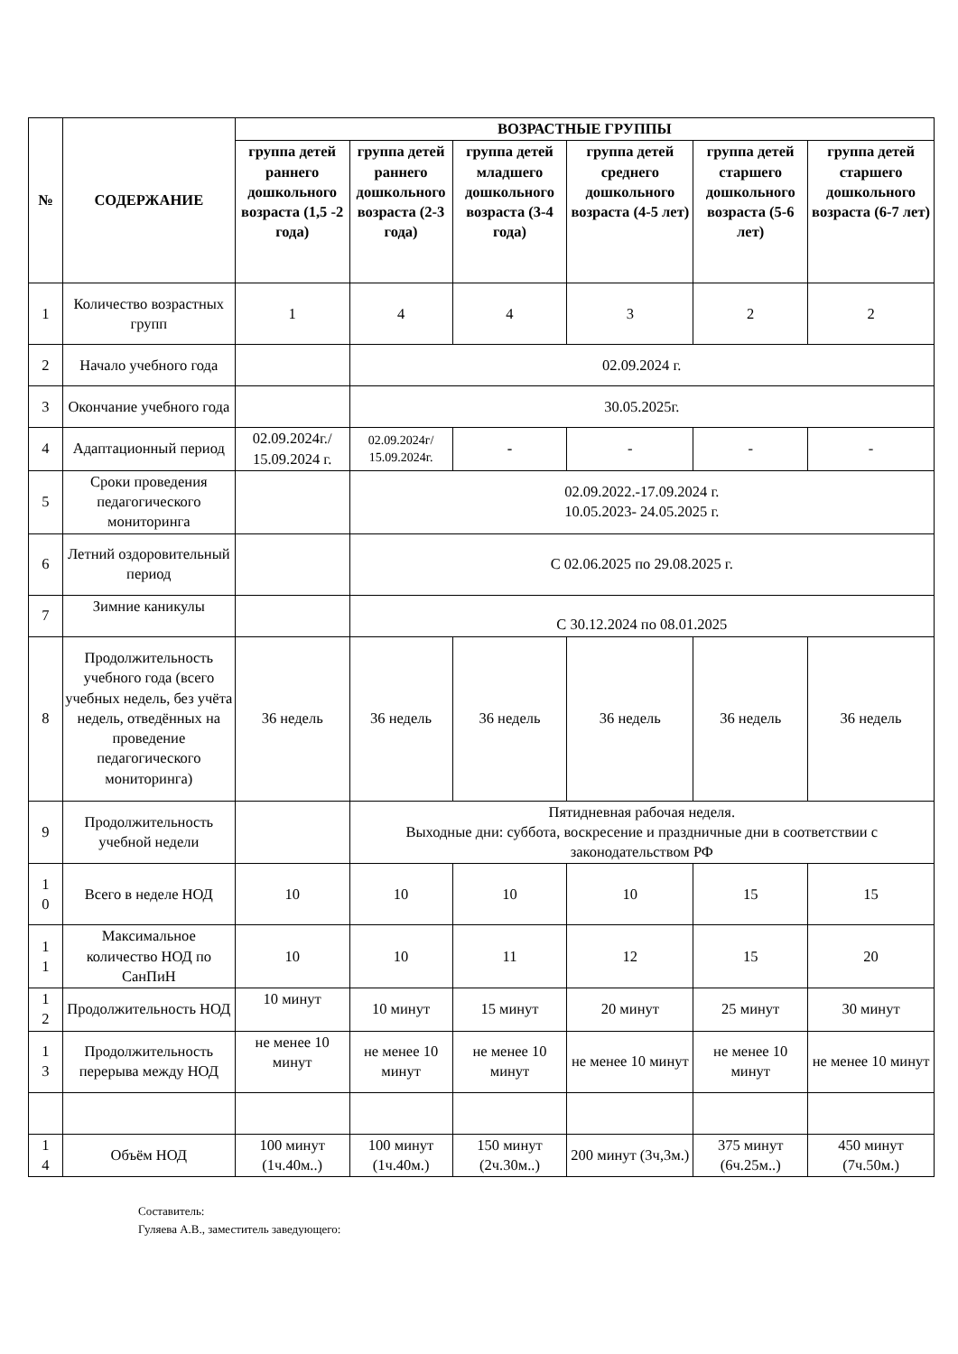| № | СОДЕРЖАНИЕ | ВОЗРАСТНЫЕ ГРУППЫ | | | | | |
| --- | --- | --- | --- | --- | --- | --- | --- |
| | | группа детей раннего дошкольного возраста (1,5 -2 года) | группа детей раннего дошкольного возраста (2-3 года) | группа детей младшего дошкольного возраста (3-4 года) | группа детей среднего дошкольного возраста (4-5 лет) | группа детей старшего дошкольного возраста (5-6 лет) | группа детей старшего дошкольного возраста (6-7 лет) |
| 1 | Количество возрастных групп | 1 | 4 | 4 | 3 | 2 | 2 |
| 2 | Начало учебного года | | 02.09.2024 г. | | | | |
| 3 | Окончание учебного года | | 30.05.2025г. | | | | |
| 4 | Адаптационный период | 02.09.2024г./ 15.09.2024 г. | 02.09.2024г/ 15.09.2024г. | - | - | - | - |
| 5 | Сроки проведения педагогического мониторинга | | 02.09.2022.-17.09.2024 г. 10.05.2023- 24.05.2025 г. | | | | |
| 6 | Летний оздоровительный период | | С 02.06.2025 по 29.08.2025 г. | | | | |
| 7 | Зимние каникулы | | С 30.12.2024 по 08.01.2025 | | | | |
| 8 | Продолжительность учебного года (всего учебных недель, без учёта недель, отведённых на проведение педагогического мониторинга) | 36 недель | 36 недель | 36 недель | 36 недель | 36 недель | 36 недель |
| 9 | Продолжительность учебной недели | | Пятидневная рабочая неделя. Выходные дни: суббота, воскресение и праздничные дни в соответствии с законодательством РФ | | | | |
| 1 0 | Всего в неделе НОД | 10 | 10 | 10 | 10 | 15 | 15 |
| 1 1 | Максимальное количество НОД по СанПиН | 10 | 10 | 11 | 12 | 15 | 20 |
| 1 2 | Продолжительность НОД | 10 минут | 10 минут | 15 минут | 20 минут | 25 минут | 30 минут |
| 1 3 | Продолжительность перерыва между НОД | не менее 10 минут | не менее 10 минут | не менее 10 минут | не менее 10 минут | не менее 10 минут | не менее 10 минут |
| 1 4 | Объём НОД | 100 минут (1ч.40м..) | 100 минут (1ч.40м.) | 150 минут (2ч.30м..) | 200 минут (3ч,3м.) | 375 минут (6ч.25м..) | 450 минут (7ч.50м.) |
Составитель:
Гуляева А.В., заместитель заведующего: